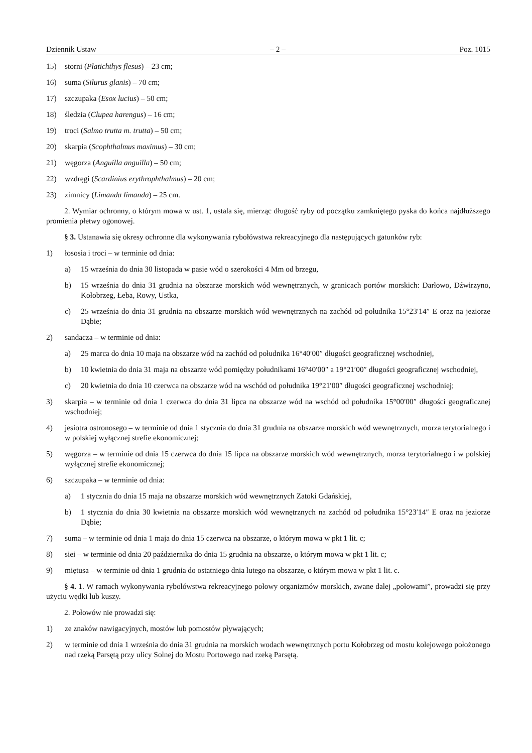Dziennik Ustaw – 2 – Poz. 1015
15) storni (Platichthys flesus) – 23 cm;
16) suma (Silurus glanis) – 70 cm;
17) szczupaka (Esox lucius) – 50 cm;
18) śledzia (Clupea harengus) – 16 cm;
19) troci (Salmo trutta m. trutta) – 50 cm;
20) skarpia (Scophthalmus maximus) – 30 cm;
21) węgorza (Anguilla anguilla) – 50 cm;
22) wzdręgi (Scardinius erythrophthalmus) – 20 cm;
23) zimnicy (Limanda limanda) – 25 cm.
2. Wymiar ochronny, o którym mowa w ust. 1, ustala się, mierząc długość ryby od początku zamkniętego pyska do końca najdłuższego promienia płetwy ogonowej.
§ 3. Ustanawia się okresy ochronne dla wykonywania rybołówstwa rekreacyjnego dla następujących gatunków ryb:
1) łososia i troci – w terminie od dnia:
a) 15 września do dnia 30 listopada w pasie wód o szerokości 4 Mm od brzegu,
b) 15 września do dnia 31 grudnia na obszarze morskich wód wewnętrznych, w granicach portów morskich: Darłowo, Dźwirzyno, Kołobrzeg, Łeba, Rowy, Ustka,
c) 25 września do dnia 31 grudnia na obszarze morskich wód wewnętrznych na zachód od południka 15°23′14″ E oraz na jeziorze Dąbie;
2) sandacza – w terminie od dnia:
a) 25 marca do dnia 10 maja na obszarze wód na zachód od południka 16°40′00″ długości geograficznej wschodniej,
b) 10 kwietnia do dnia 31 maja na obszarze wód pomiędzy południkami 16°40′00″ a 19°21′00″ długości geograficznej wschodniej,
c) 20 kwietnia do dnia 10 czerwca na obszarze wód na wschód od południka 19°21′00″ długości geograficznej wschodniej;
3) skarpia – w terminie od dnia 1 czerwca do dnia 31 lipca na obszarze wód na wschód od południka 15°00′00″ długości geograficznej wschodniej;
4) jesiotra ostronosego – w terminie od dnia 1 stycznia do dnia 31 grudnia na obszarze morskich wód wewnętrznych, morza terytorialnego i w polskiej wyłącznej strefie ekonomicznej;
5) węgorza – w terminie od dnia 15 czerwca do dnia 15 lipca na obszarze morskich wód wewnętrznych, morza terytorialnego i w polskiej wyłącznej strefie ekonomicznej;
6) szczupaka – w terminie od dnia:
a) 1 stycznia do dnia 15 maja na obszarze morskich wód wewnętrznych Zatoki Gdańskiej,
b) 1 stycznia do dnia 30 kwietnia na obszarze morskich wód wewnętrznych na zachód od południka 15°23′14″ E oraz na jeziorze Dąbie;
7) suma – w terminie od dnia 1 maja do dnia 15 czerwca na obszarze, o którym mowa w pkt 1 lit. c;
8) siei – w terminie od dnia 20 października do dnia 15 grudnia na obszarze, o którym mowa w pkt 1 lit. c;
9) miętusa – w terminie od dnia 1 grudnia do ostatniego dnia lutego na obszarze, o którym mowa w pkt 1 lit. c.
§ 4. 1. W ramach wykonywania rybołówstwa rekreacyjnego połowy organizmów morskich, zwane dalej „połowami”, prowadzi się przy użyciu wędki lub kuszy.
2. Połowów nie prowadzi się:
1) ze znaków nawigacyjnych, mostów lub pomostów pływających;
2) w terminie od dnia 1 września do dnia 31 grudnia na morskich wodach wewnętrznych portu Kołobrzeg od mostu kolejowego położonego nad rzeką Parsętą przy ulicy Solnej do Mostu Portowego nad rzeką Parsętą.